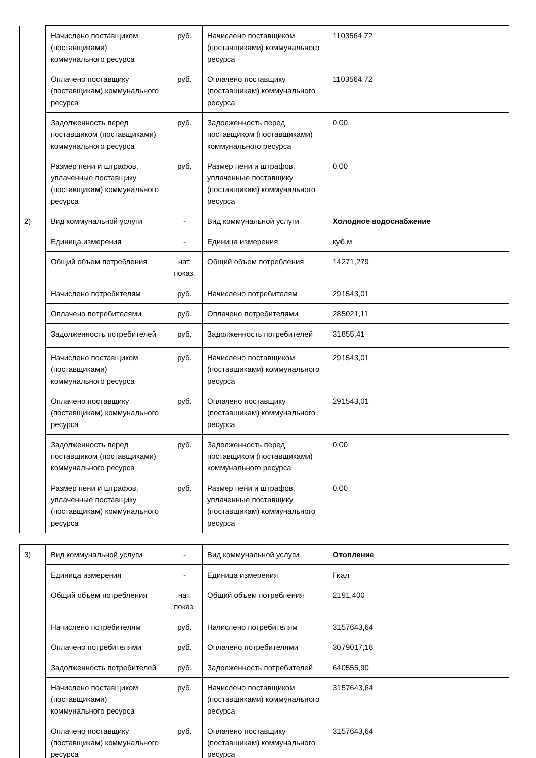| | Начислено поставщиком (поставщиками) коммунального ресурса | руб. | Начислено поставщиком (поставщиками) коммунального ресурса | 1103564,72 |
| | Оплачено поставщику (поставщикам) коммунального ресурса | руб. | Оплачено поставщику (поставщикам) коммунального ресурса | 1103564,72 |
| | Задолженность перед поставщиком (поставщиками) коммунального ресурса | руб. | Задолженность перед поставщиком (поставщиками) коммунального ресурса | 0.00 |
| | Размер пени и штрафов, уплаченные поставщику (поставщикам) коммунального ресурса | руб. | Размер пени и штрафов, уплаченные поставщику (поставщикам) коммунального ресурса | 0.00 |
| 2) | Вид коммунальной услуги | - | Вид коммунальной услуги | Холодное водоснабжение |
| | Единица измерения | - | Единица измерения | куб.м |
| | Общий объем потребления | нат. показ. | Общий объем потребления | 14271,279 |
| | Начислено потребителям | руб. | Начислено потребителям | 291543,01 |
| | Оплачено потребителями | руб. | Оплачено потребителями | 285021,11 |
| | Задолженность потребителей | руб. | Задолженность потребителей | 31855,41 |
| | Начислено поставщиком (поставщиками) коммунального ресурса | руб. | Начислено поставщиком (поставщиками) коммунального ресурса | 291543,01 |
| | Оплачено поставщику (поставщикам) коммунального ресурса | руб. | Оплачено поставщику (поставщикам) коммунального ресурса | 291543,01 |
| | Задолженность перед поставщиком (поставщиками) коммунального ресурса | руб. | Задолженность перед поставщиком (поставщиками) коммунального ресурса | 0.00 |
| | Размер пени и штрафов, уплаченные поставщику (поставщикам) коммунального ресурса | руб. | Размер пени и штрафов, уплаченные поставщику (поставщикам) коммунального ресурса | 0.00 |
| 3) | Вид коммунальной услуги | - | Вид коммунальной услуги | Отопление |
| | Единица измерения | - | Единица измерения | Гкал |
| | Общий объем потребления | нат. показ. | Общий объем потребления | 2191,400 |
| | Начислено потребителям | руб. | Начислено потребителям | 3157643,64 |
| | Оплачено потребителями | руб. | Оплачено потребителями | 3079017,18 |
| | Задолженность потребителей | руб. | Задолженность потребителей | 640555,90 |
| | Начислено поставщиком (поставщиками) коммунального ресурса | руб. | Начислено поставщиком (поставщиками) коммунального ресурса | 3157643,64 |
| | Оплачено поставщику (поставщикам) коммунального ресурса | руб. | Оплачено поставщику (поставщикам) коммунального ресурса | 3157643,64 |